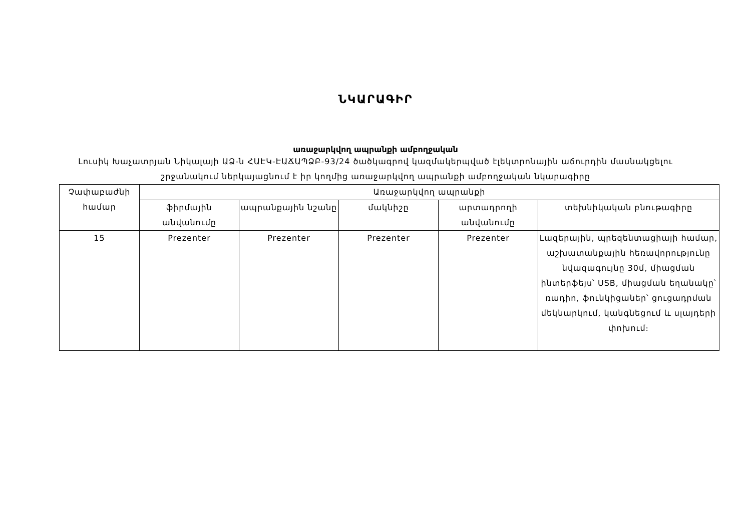ՆԿԱՐԱԳԻՐ
առաջարկվող ապրանքի ամբողջական
Լուսիկ Խաչատրյան Նիկալայի ԱՁ-ն ՀԱԷԿ-ԷԱՃԱՊՁԲ-93/24 ծածկագրով կազմակերպված էլեկտրոնային աճուրդին մասնակցելու շրջանակում ներկայացնում է իր կողմից առաջարկվող ապրանքի ամբողջական նկարագիրը
| Չափաբաժնի համար | Առաջարկվող ապրանքի | | | | |
| --- | --- | --- | --- | --- | --- |
| | ֆիրմային անվանումը | ապրանքային նշանը | մակնիշը | արտադրողի անվանումը | տեխնիկական բնութագիրը |
| 15 | Prezenter | Prezenter | Prezenter | Prezenter | Լազերային, պրեզենտացիայի համար, աշխատանքային հեռավորությունը նվազագույնը 30մ, միացման ինտերֆեյս՝ USB, միացման եղանակը՝ ռադիո, ֆունկիցաներ՝ ցուցադրման մեկնարկում, կանգնեցում և սլայդերի փոխում։ |